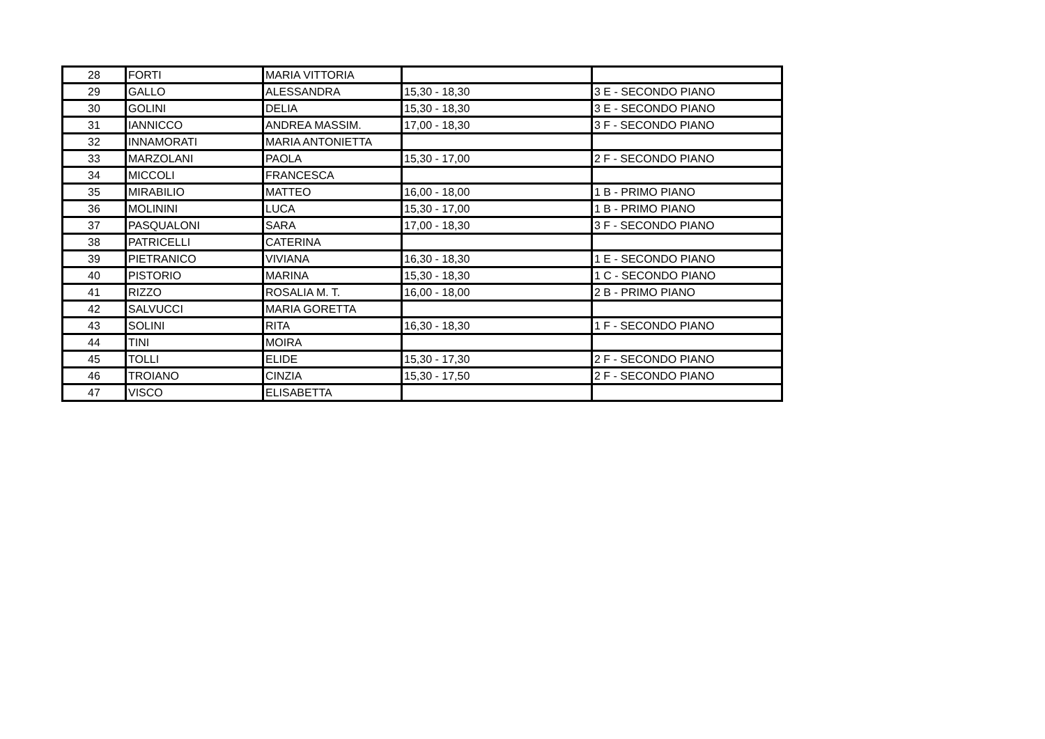| 28 | FORTI | MARIA VITTORIA | | |
| 29 | GALLO | ALESSANDRA | 15,30 - 18,30 | 3 E - SECONDO PIANO |
| 30 | GOLINI | DELIA | 15,30 - 18,30 | 3 E - SECONDO PIANO |
| 31 | IANNICCO | ANDREA MASSIM. | 17,00 - 18,30 | 3 F - SECONDO PIANO |
| 32 | INNAMORATI | MARIA ANTONIETTA | | |
| 33 | MARZOLANI | PAOLA | 15,30 - 17,00 | 2 F - SECONDO PIANO |
| 34 | MICCOLI | FRANCESCA | | |
| 35 | MIRABILIO | MATTEO | 16,00 - 18,00 | 1 B - PRIMO PIANO |
| 36 | MOLININI | LUCA | 15,30 - 17,00 | 1 B - PRIMO PIANO |
| 37 | PASQUALONI | SARA | 17,00 - 18,30 | 3 F - SECONDO PIANO |
| 38 | PATRICELLI | CATERINA | | |
| 39 | PIETRANICO | VIVIANA | 16,30 - 18,30 | 1 E - SECONDO PIANO |
| 40 | PISTORIO | MARINA | 15,30 - 18,30 | 1 C - SECONDO PIANO |
| 41 | RIZZO | ROSALIA M. T. | 16,00 - 18,00 | 2 B - PRIMO PIANO |
| 42 | SALVUCCI | MARIA GORETTA | | |
| 43 | SOLINI | RITA | 16,30 - 18,30 | 1 F - SECONDO PIANO |
| 44 | TINI | MOIRA | | |
| 45 | TOLLI | ELIDE | 15,30 - 17,30 | 2 F - SECONDO PIANO |
| 46 | TROIANO | CINZIA | 15,30 - 17,50 | 2 F - SECONDO PIANO |
| 47 | VISCO | ELISABETTA | | |